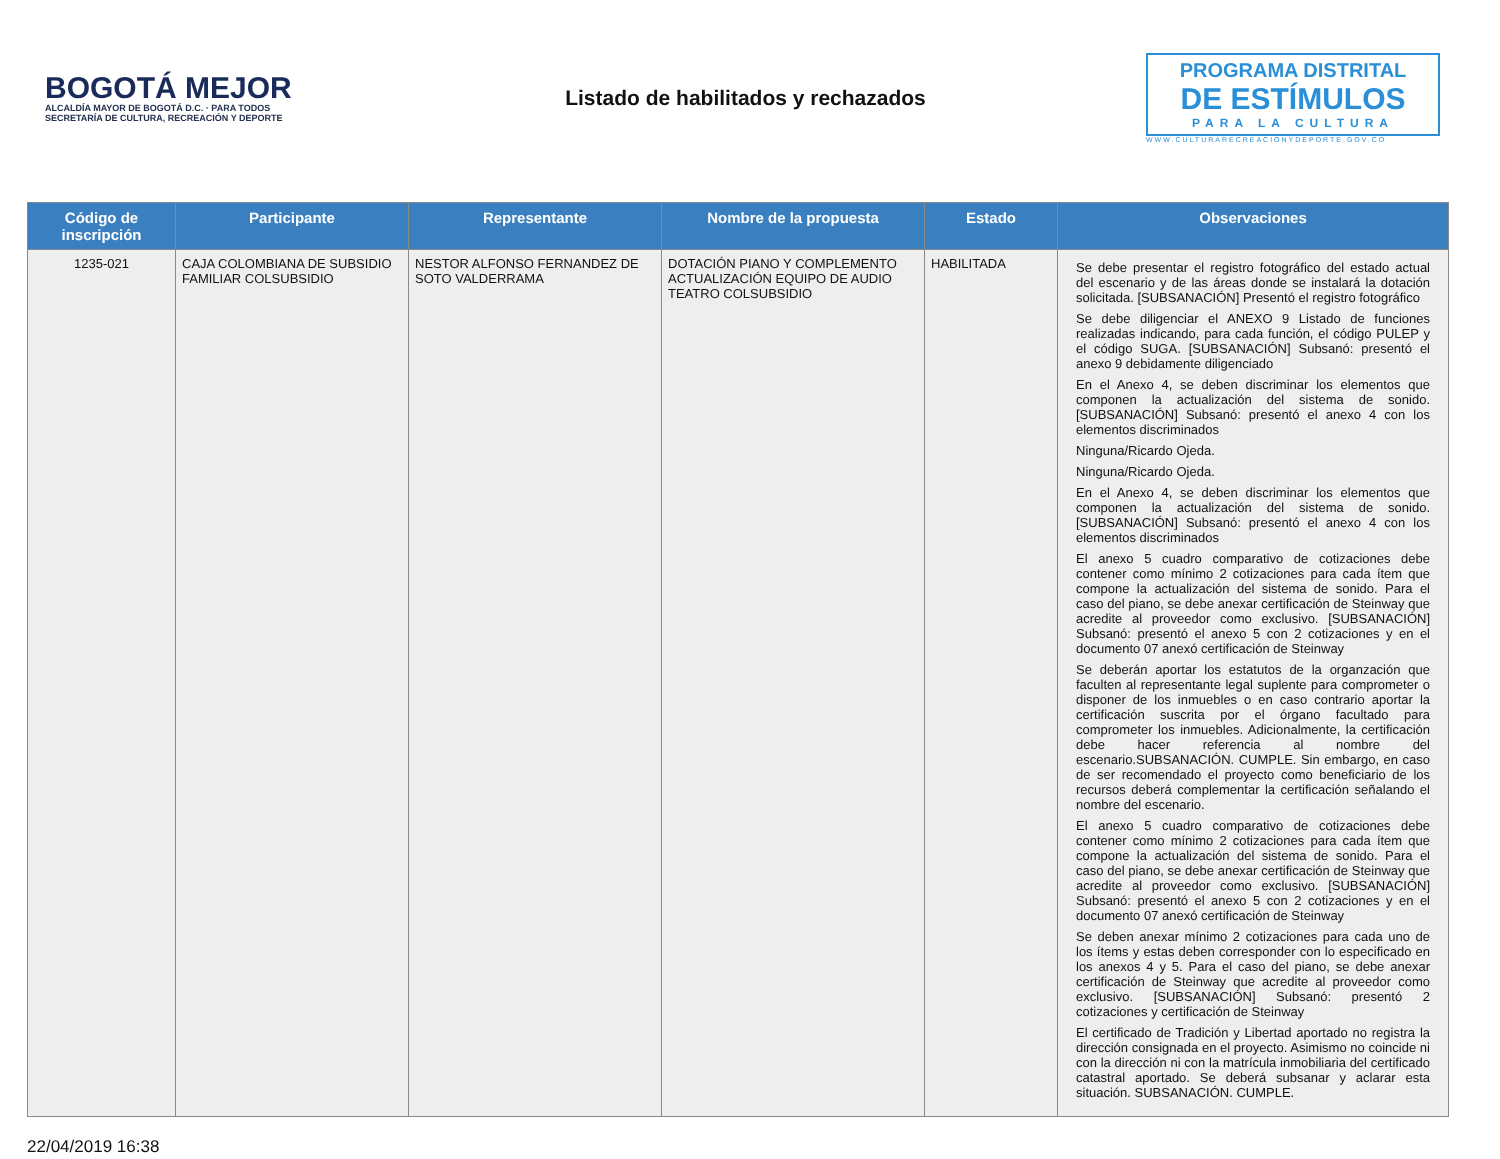BOGOTÁ MEJOR
ALCALDÍA MAYOR DE BOGOTÁ D.C. · PARA TODOS
SECRETARÍA DE CULTURA, RECREACIÓN Y DEPORTE
Listado de habilitados y rechazados
PROGRAMA DISTRITAL
DE ESTÍMULOS
PARA LA CULTURA
WWW.CULTURARECREACIONYDEPORTE.GOV.CO
| Código de inscripción | Participante | Representante | Nombre de la propuesta | Estado | Observaciones |
| --- | --- | --- | --- | --- | --- |
| 1235-021 | CAJA COLOMBIANA DE SUBSIDIO FAMILIAR COLSUBSIDIO | NESTOR ALFONSO FERNANDEZ DE SOTO VALDERRAMA | DOTACIÓN PIANO Y COMPLEMENTO ACTUALIZACIÓN EQUIPO DE AUDIO TEATRO COLSUBSIDIO | HABILITADA | Se debe presentar el registro fotográfico del estado actual del escenario y de las áreas donde se instalará la dotación solicitada. [SUBSANACIÓN] Presentó el registro fotográfico Se debe diligenciar el ANEXO 9 Listado de funciones realizadas indicando, para cada función, el código PULEP y el código SUGA. [SUBSANACIÓN] Subsanó: presentó el anexo 9 debidamente diligenciado En el Anexo 4, se deben discriminar los elementos que componen la actualización del sistema de sonido. [SUBSANACIÓN] Subsanó: presentó el anexo 4 con los elementos discriminados Ninguna/Ricardo Ojeda. Ninguna/Ricardo Ojeda. En el Anexo 4, se deben discriminar los elementos que componen la actualización del sistema de sonido. [SUBSANACIÓN] Subsanó: presentó el anexo 4 con los elementos discriminados El anexo 5 cuadro comparativo de cotizaciones debe contener como mínimo 2 cotizaciones para cada ítem que compone la actualización del sistema de sonido. Para el caso del piano, se debe anexar certificación de Steinway que acredite al proveedor como exclusivo. [SUBSANACIÓN] Subsanó: presentó el anexo 5 con 2 cotizaciones y en el documento 07 anexó certificación de Steinway Se deberán aportar los estatutos de la organzación que faculten al representante legal suplente para comprometer o disponer de los inmuebles o en caso contrario aportar la certificación suscrita por el órgano facultado para comprometer los inmuebles. Adicionalmente, la certificación debe hacer referencia al nombre del escenario.SUBSANACIÓN. CUMPLE. Sin embargo, en caso de ser recomendado el proyecto como beneficiario de los recursos deberá complementar la certificación señalando el nombre del escenario. El anexo 5 cuadro comparativo de cotizaciones debe contener como mínimo 2 cotizaciones para cada ítem que compone la actualización del sistema de sonido. Para el caso del piano, se debe anexar certificación de Steinway que acredite al proveedor como exclusivo. [SUBSANACIÓN] Subsanó: presentó el anexo 5 con 2 cotizaciones y en el documento 07 anexó certificación de Steinway Se deben anexar mínimo 2 cotizaciones para cada uno de los ítems y estas deben corresponder con lo especificado en los anexos 4 y 5. Para el caso del piano, se debe anexar certificación de Steinway que acredite al proveedor como exclusivo. [SUBSANACIÓN] Subsanó: presentó 2 cotizaciones y certificación de Steinway El certificado de Tradición y Libertad aportado no registra la dirección consignada en el proyecto. Asimismo no coincide ni con la dirección ni con la matrícula inmobiliaria del certificado catastral aportado. Se deberá subsanar y aclarar esta situación. SUBSANACIÓN. CUMPLE. |
22/04/2019 16:38